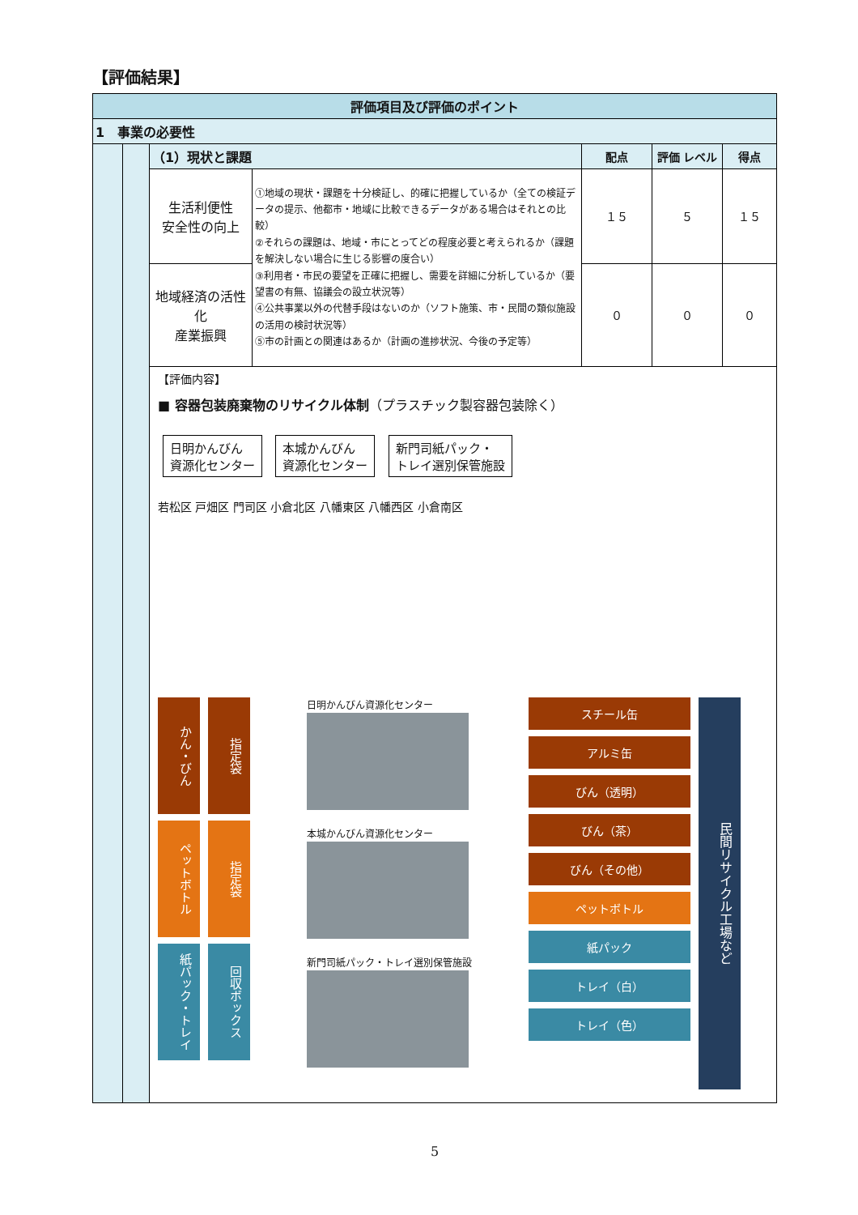【評価結果】
| 評価項目及び評価のポイント | | | | | | |
| 1 事業の必要性 | | | | | | |
| | | （1）現状と課題 | | 配点 | 評価 レベル | 得点 |
| | | 生活利便性 安全性の向上 | ①地域の現状・課題を十分検証し、的確に把握しているか（全ての検証データの提示、他都市・地域に比較できるデータがある場合はそれとの比較） ②それらの課題は、地域・市にとってどの程度必要と考えられるか（課題を解決しない場合に生じる影響の度合い） ③利用者・市民の要望を正確に把握し、需要を詳細に分析しているか（要望書の有無、協議会の設立状況等） ④公共事業以外の代替手段はないのか（ソフト施策、市・民間の類似施設の活用の検討状況等） ⑤市の計画との関連はあるか（計画の進捗状況、今後の予定等） | １５ | ５ | １５ |
| | | 地域経済の活性化 産業振興 | | ０ | ０ | ０ |
| | | 【評価内容】 ■ 容器包装廃棄物のリサイクル体制 （プラスチック製容器包装除く） 日明かんびん 資源化センター 本城かんびん 資源化センター 新門司紙パック・ トレイ選別保管施設 若松区 戸畑区 門司区 小倉北区 八幡東区 八幡西区 小倉南区 かん・びん ペットボトル 紙パック・トレイ 指定袋 指定袋 回収ボックス 日明かんびん資源化センター 本城かんびん資源化センター 新門司紙パック・トレイ選別保管施設 スチール缶 アルミ缶 びん（透明） びん（茶） びん（その他） ペットボトル 紙パック トレイ（白） トレイ（色） 民間リサイクル工場など | | | | |
5